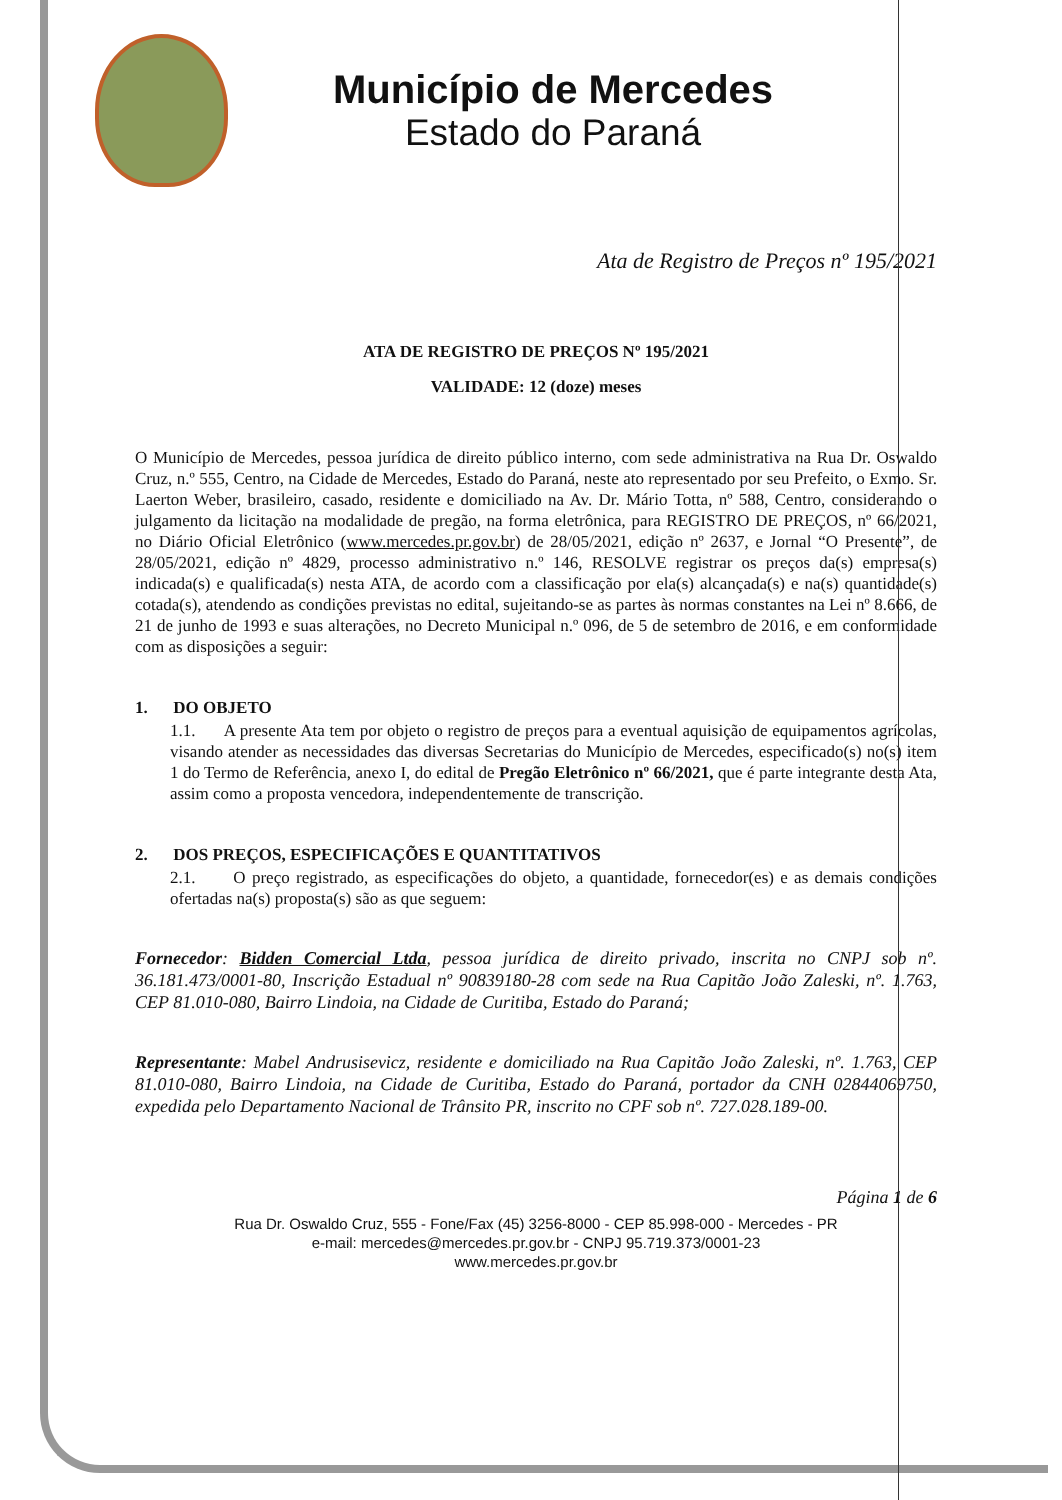Município de Mercedes
Estado do Paraná
Ata de Registro de Preços nº 195/2021
ATA DE REGISTRO DE PREÇOS Nº 195/2021
VALIDADE: 12 (doze) meses
O Município de Mercedes, pessoa jurídica de direito público interno, com sede administrativa na Rua Dr. Oswaldo Cruz, n.º 555, Centro, na Cidade de Mercedes, Estado do Paraná, neste ato representado por seu Prefeito, o Exmo. Sr. Laerton Weber, brasileiro, casado, residente e domiciliado na Av. Dr. Mário Totta, nº 588, Centro, considerando o julgamento da licitação na modalidade de pregão, na forma eletrônica, para REGISTRO DE PREÇOS, nº 66/2021, no Diário Oficial Eletrônico (www.mercedes.pr.gov.br) de 28/05/2021, edição nº 2637, e Jornal “O Presente”, de 28/05/2021, edição nº 4829, processo administrativo n.º 146, RESOLVE registrar os preços da(s) empresa(s) indicada(s) e qualificada(s) nesta ATA, de acordo com a classificação por ela(s) alcançada(s) e na(s) quantidade(s) cotada(s), atendendo as condições previstas no edital, sujeitando-se as partes às normas constantes na Lei nº 8.666, de 21 de junho de 1993 e suas alterações, no Decreto Municipal n.º 096, de 5 de setembro de 2016, e em conformidade com as disposições a seguir:
1. DO OBJETO
1.1. A presente Ata tem por objeto o registro de preços para a eventual aquisição de equipamentos agrícolas, visando atender as necessidades das diversas Secretarias do Município de Mercedes, especificado(s) no(s) item 1 do Termo de Referência, anexo I, do edital de Pregão Eletrônico nº 66/2021, que é parte integrante desta Ata, assim como a proposta vencedora, independentemente de transcrição.
2. DOS PREÇOS, ESPECIFICAÇÕES E QUANTITATIVOS
2.1. O preço registrado, as especificações do objeto, a quantidade, fornecedor(es) e as demais condições ofertadas na(s) proposta(s) são as que seguem:
Fornecedor: Bidden Comercial Ltda, pessoa jurídica de direito privado, inscrita no CNPJ sob nº. 36.181.473/0001-80, Inscrição Estadual nº 90839180-28 com sede na Rua Capitão João Zaleski, nº. 1.763, CEP 81.010-080, Bairro Lindoia, na Cidade de Curitiba, Estado do Paraná;
Representante: Mabel Andrusisevicz, residente e domiciliado na Rua Capitão João Zaleski, nº. 1.763, CEP 81.010-080, Bairro Lindoia, na Cidade de Curitiba, Estado do Paraná, portador da CNH 02844069750, expedida pelo Departamento Nacional de Trânsito PR, inscrito no CPF sob nº. 727.028.189-00.
Página 1 de 6
Rua Dr. Oswaldo Cruz, 555 - Fone/Fax (45) 3256-8000 - CEP 85.998-000 - Mercedes - PR
e-mail: mercedes@mercedes.pr.gov.br - CNPJ 95.719.373/0001-23
www.mercedes.pr.gov.br